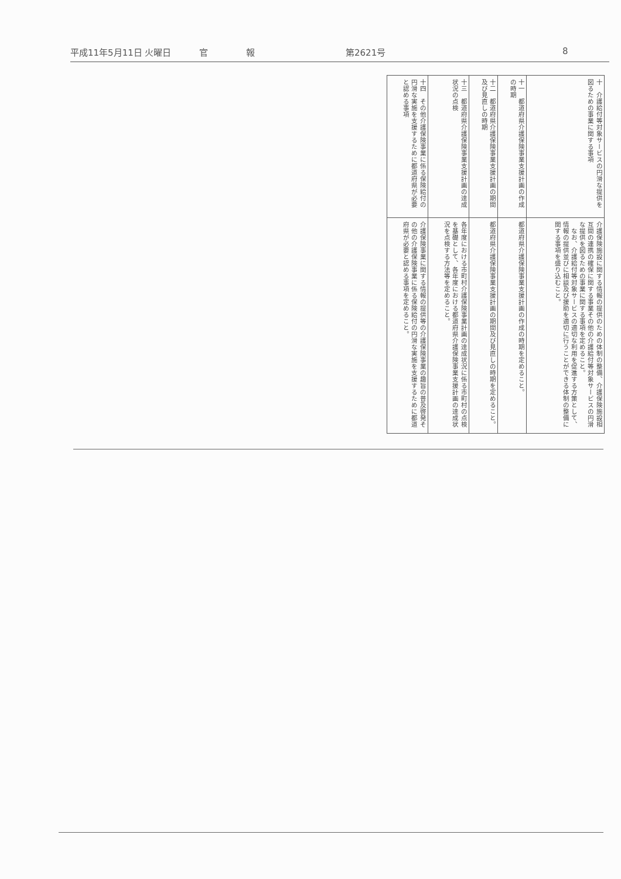平成11年5月11日 火曜日 官 報 第2621号 8
| 十 介護給付等対象サービスの円滑な提供を図るための事業に関する事項 | 介護保険施設に関する情報の提供のための体制の整備、介護保険施設相互間の連携の確保に関する事業その他の介護給付等対象サービスの円滑な提供を図るための事業に関する事項を定めること。 なお、介護給付等対象サービスの適切な利用を促進する方策として、情報の提供並びに相談及び援助を適切に行うことができる体制の整備に関する事項を盛り込むこと。 |
| 十一 都道府県介護保険事業支援計画の作成の時期 | 都道府県介護保険事業支援計画の作成の時期を定めること。 |
| 十二 都道府県介護保険事業支援計画の期間及び見直しの時期 | 都道府県介護保険事業支援計画の期間及び見直しの時期を定めること。 |
| 十三 都道府県介護保険事業支援計画の達成状況の点検 | 各年度における市町村介護保険事業計画の達成状況に係る市町村の点検を基礎として、各年度における都道府県介護保険事業支援計画の達成状況を点検する方法等を定めること。 |
| 十四 その他介護保険事業に係る保険給付の円滑な実施を支援するために都道府県が必要と認める事項 | 介護保険事業に関する情報の提供等の介護保険事業の趣旨の普及啓発その他の介護保険事業に係る保険給付の円滑な実施を支援するために都道府県が必要と認める事項を定めること。 |